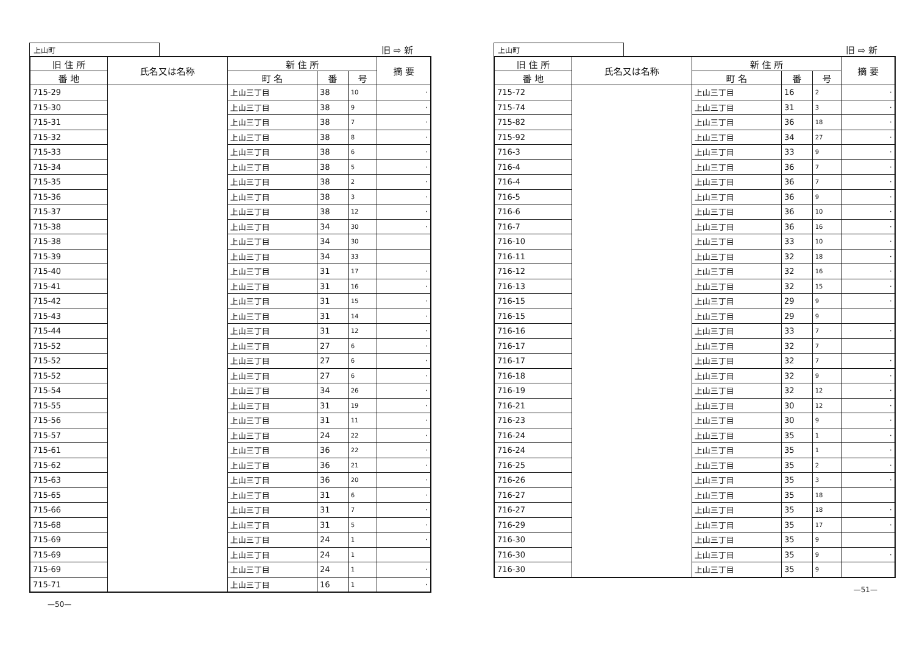上山町
旧 ⇨ 新
| 旧 住 所 | 氏名又は名称 | 新 住 所 | | | 摘 要 |
| --- | --- | --- | --- | --- | --- |
| 番 地 | | 町 名 | 番 | 号 | |
| 715-29 | | 上山三丁目 | 38 | 10 | · |
| 715-30 | | 上山三丁目 | 38 | 9 | · |
| 715-31 | | 上山三丁目 | 38 | 7 | · |
| 715-32 | | 上山三丁目 | 38 | 8 | · |
| 715-33 | | 上山三丁目 | 38 | 6 | · |
| 715-34 | | 上山三丁目 | 38 | 5 | · |
| 715-35 | | 上山三丁目 | 38 | 2 | · |
| 715-36 | | 上山三丁目 | 38 | 3 | · |
| 715-37 | | 上山三丁目 | 38 | 12 | · |
| 715-38 | | 上山三丁目 | 34 | 30 | · |
| 715-38 | | 上山三丁目 | 34 | 30 | |
| 715-39 | | 上山三丁目 | 34 | 33 | |
| 715-40 | | 上山三丁目 | 31 | 17 | · |
| 715-41 | | 上山三丁目 | 31 | 16 | · |
| 715-42 | | 上山三丁目 | 31 | 15 | · |
| 715-43 | | 上山三丁目 | 31 | 14 | · |
| 715-44 | | 上山三丁目 | 31 | 12 | · |
| 715-52 | | 上山三丁目 | 27 | 6 | · |
| 715-52 | | 上山三丁目 | 27 | 6 | · |
| 715-52 | | 上山三丁目 | 27 | 6 | · |
| 715-54 | | 上山三丁目 | 34 | 26 | · |
| 715-55 | | 上山三丁目 | 31 | 19 | · |
| 715-56 | | 上山三丁目 | 31 | 11 | · |
| 715-57 | | 上山三丁目 | 24 | 22 | · |
| 715-61 | | 上山三丁目 | 36 | 22 | · |
| 715-62 | | 上山三丁目 | 36 | 21 | · |
| 715-63 | | 上山三丁目 | 36 | 20 | · |
| 715-65 | | 上山三丁目 | 31 | 6 | · |
| 715-66 | | 上山三丁目 | 31 | 7 | · |
| 715-68 | | 上山三丁目 | 31 | 5 | · |
| 715-69 | | 上山三丁目 | 24 | 1 | · |
| 715-69 | | 上山三丁目 | 24 | 1 | |
| 715-69 | | 上山三丁目 | 24 | 1 | · |
| 715-71 | | 上山三丁目 | 16 | 1 | · |
—50—
上山町
旧 ⇨ 新
| 旧 住 所 | 氏名又は名称 | 新 住 所 | | | 摘 要 |
| --- | --- | --- | --- | --- | --- |
| 番 地 | | 町 名 | 番 | 号 | |
| 715-72 | | 上山三丁目 | 16 | 2 | · |
| 715-74 | | 上山三丁目 | 31 | 3 | · |
| 715-82 | | 上山三丁目 | 36 | 18 | · |
| 715-92 | | 上山三丁目 | 34 | 27 | · |
| 716-3 | | 上山三丁目 | 33 | 9 | · |
| 716-4 | | 上山三丁目 | 36 | 7 | · |
| 716-4 | | 上山三丁目 | 36 | 7 | · |
| 716-5 | | 上山三丁目 | 36 | 9 | · |
| 716-6 | | 上山三丁目 | 36 | 10 | · |
| 716-7 | | 上山三丁目 | 36 | 16 | · |
| 716-10 | | 上山三丁目 | 33 | 10 | · |
| 716-11 | | 上山三丁目 | 32 | 18 | · |
| 716-12 | | 上山三丁目 | 32 | 16 | · |
| 716-13 | | 上山三丁目 | 32 | 15 | · |
| 716-15 | | 上山三丁目 | 29 | 9 | · |
| 716-15 | | 上山三丁目 | 29 | 9 | |
| 716-16 | | 上山三丁目 | 33 | 7 | · |
| 716-17 | | 上山三丁目 | 32 | 7 | |
| 716-17 | | 上山三丁目 | 32 | 7 | · |
| 716-18 | | 上山三丁目 | 32 | 9 | · |
| 716-19 | | 上山三丁目 | 32 | 12 | · |
| 716-21 | | 上山三丁目 | 30 | 12 | · |
| 716-23 | | 上山三丁目 | 30 | 9 | · |
| 716-24 | | 上山三丁目 | 35 | 1 | · |
| 716-24 | | 上山三丁目 | 35 | 1 | · |
| 716-25 | | 上山三丁目 | 35 | 2 | · |
| 716-26 | | 上山三丁目 | 35 | 3 | · |
| 716-27 | | 上山三丁目 | 35 | 18 | |
| 716-27 | | 上山三丁目 | 35 | 18 | · |
| 716-29 | | 上山三丁目 | 35 | 17 | · |
| 716-30 | | 上山三丁目 | 35 | 9 | |
| 716-30 | | 上山三丁目 | 35 | 9 | · |
| 716-30 | | 上山三丁目 | 35 | 9 | |
—51—